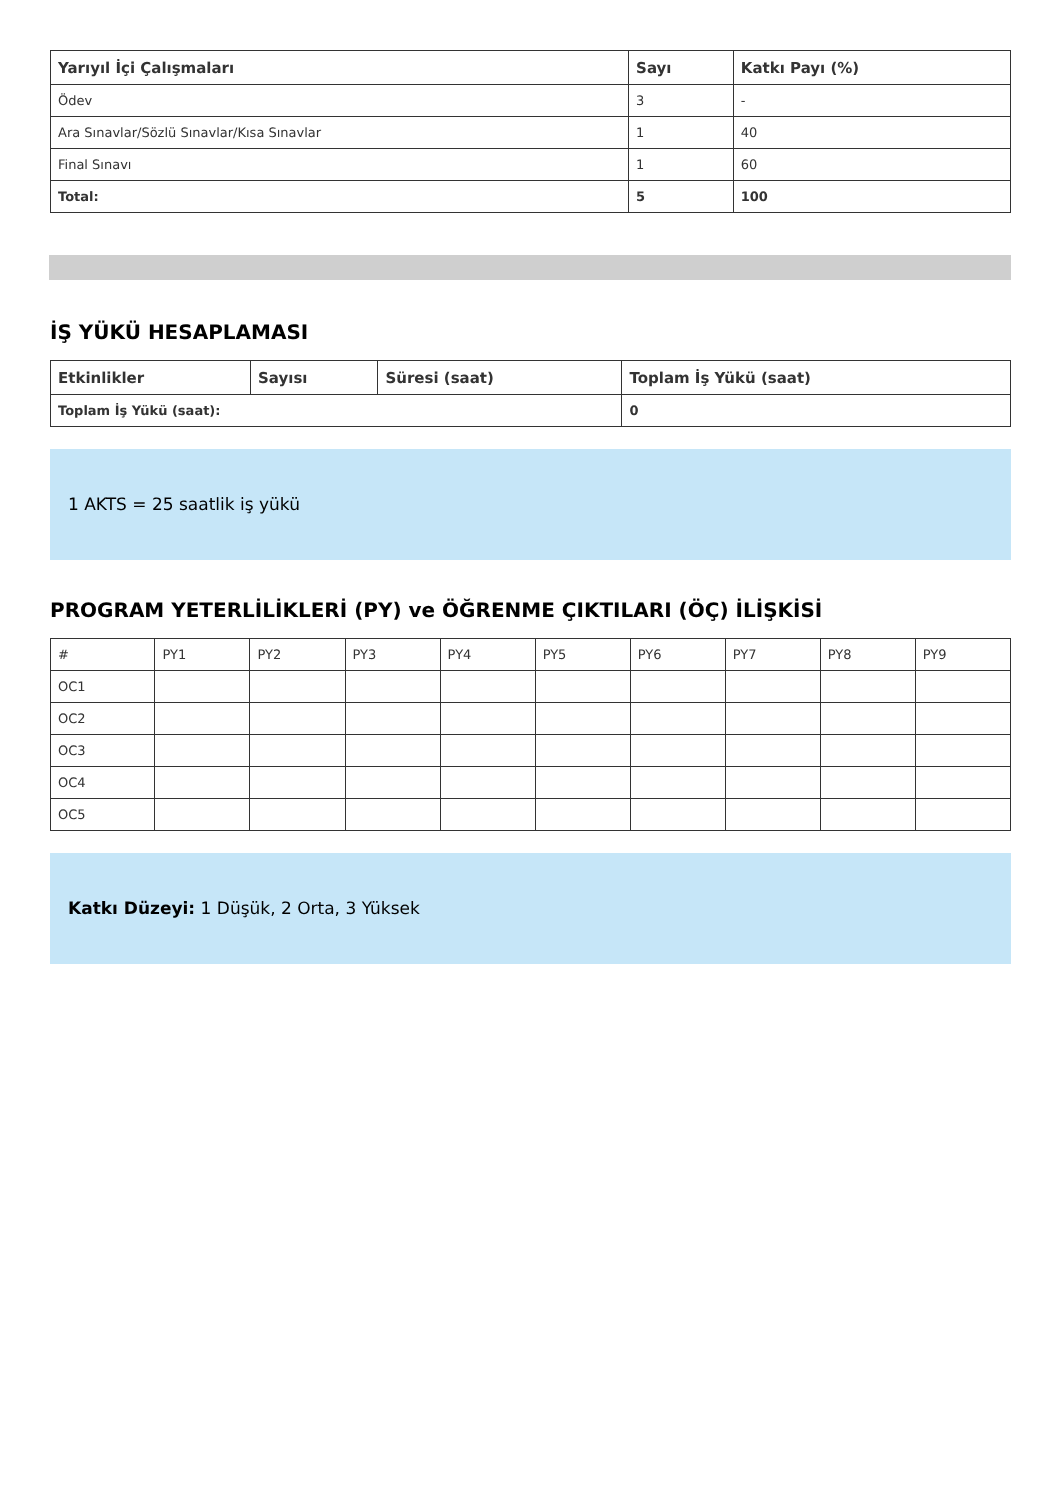| Yarıyıl İçi Çalışmaları | Sayı | Katkı Payı (%) |
| --- | --- | --- |
| Ödev | 3 | - |
| Ara Sınavlar/Sözlü Sınavlar/Kısa Sınavlar | 1 | 40 |
| Final Sınavı | 1 | 60 |
| Total: | 5 | 100 |
İŞ YÜKÜ HESAPLAMASI
| Etkinlikler | Sayısı | Süresi (saat) | Toplam İş Yükü (saat) |
| --- | --- | --- | --- |
| Toplam İş Yükü (saat): | | | 0 |
1 AKTS = 25 saatlik iş yükü
PROGRAM YETERLİLİKLERİ (PY) ve ÖĞRENME ÇIKTILARI (ÖÇ) İLİŞKİSİ
| # | PY1 | PY2 | PY3 | PY4 | PY5 | PY6 | PY7 | PY8 | PY9 |
| --- | --- | --- | --- | --- | --- | --- | --- | --- | --- |
| OC1 | | | | | | | | | |
| OC2 | | | | | | | | | |
| OC3 | | | | | | | | | |
| OC4 | | | | | | | | | |
| OC5 | | | | | | | | | |
Katkı Düzeyi: 1 Düşük, 2 Orta, 3 Yüksek